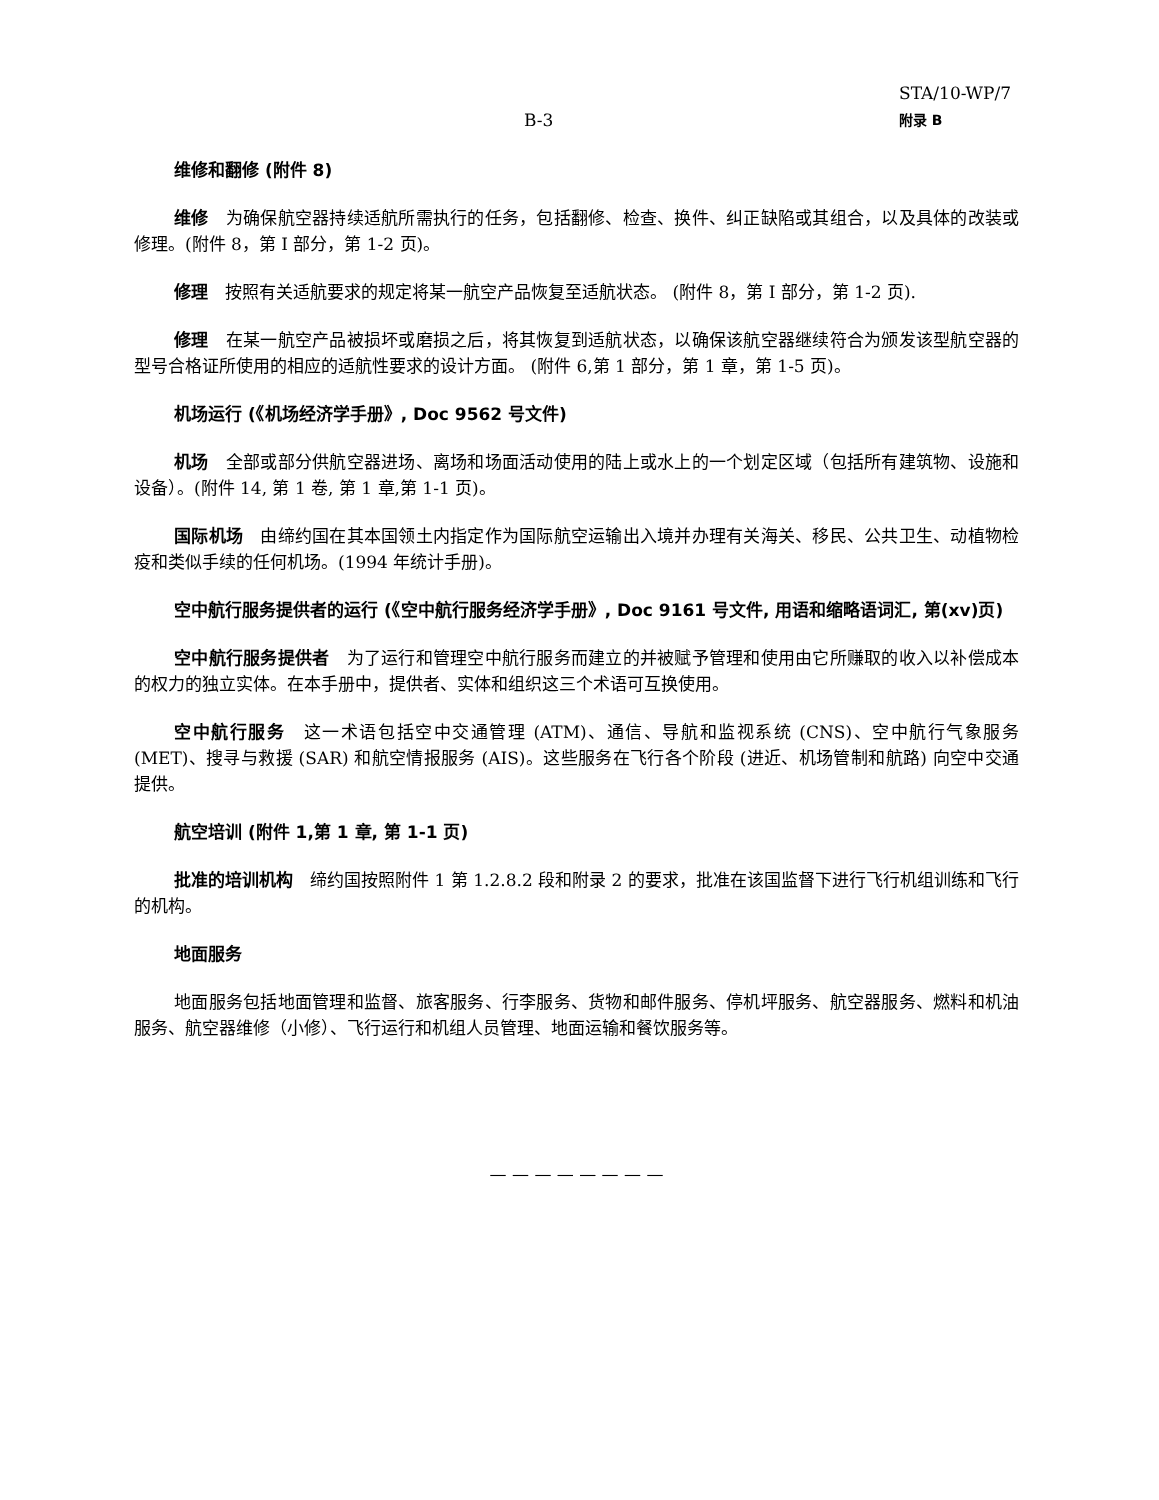B-3
STA/10-WP/7
附录 B
维修和翻修 (附件 8)
维修　为确保航空器持续适航所需执行的任务，包括翻修、检查、换件、纠正缺陷或其组合，以及具体的改装或修理。(附件 8，第 I 部分，第 1-2 页)。
修理　按照有关适航要求的规定将某一航空产品恢复至适航状态。 (附件 8，第 I 部分，第 1-2 页).
修理　在某一航空产品被损坏或磨损之后，将其恢复到适航状态，以确保该航空器继续符合为颁发该型航空器的型号合格证所使用的相应的适航性要求的设计方面。 (附件 6,第 1 部分，第 1 章，第 1-5 页)。
机场运行 (《机场经济学手册》, Doc 9562 号文件)
机场　全部或部分供航空器进场、离场和场面活动使用的陆上或水上的一个划定区域（包括所有建筑物、设施和设备）。(附件 14, 第 1 卷, 第 1 章,第 1-1 页)。
国际机场　由缔约国在其本国领土内指定作为国际航空运输出入境并办理有关海关、移民、公共卫生、动植物检疫和类似手续的任何机场。(1994 年统计手册)。
空中航行服务提供者的运行 (《空中航行服务经济学手册》, Doc 9161 号文件, 用语和缩略语词汇, 第(xv)页)
空中航行服务提供者　为了运行和管理空中航行服务而建立的并被赋予管理和使用由它所赚取的收入以补偿成本的权力的独立实体。在本手册中，提供者、实体和组织这三个术语可互换使用。
空中航行服务　这一术语包括空中交通管理 (ATM)、通信、导航和监视系统 (CNS)、空中航行气象服务 (MET)、搜寻与救援 (SAR) 和航空情报服务 (AIS)。这些服务在飞行各个阶段 (进近、机场管制和航路) 向空中交通提供。
航空培训 (附件 1,第 1 章, 第 1-1 页)
批准的培训机构　缔约国按照附件 1 第 1.2.8.2 段和附录 2 的要求，批准在该国监督下进行飞行机组训练和飞行的机构。
地面服务
地面服务包括地面管理和监督、旅客服务、行李服务、货物和邮件服务、停机坪服务、航空器服务、燃料和机油服务、航空器维修（小修）、飞行运行和机组人员管理、地面运输和餐饮服务等。
— — — — — — — —